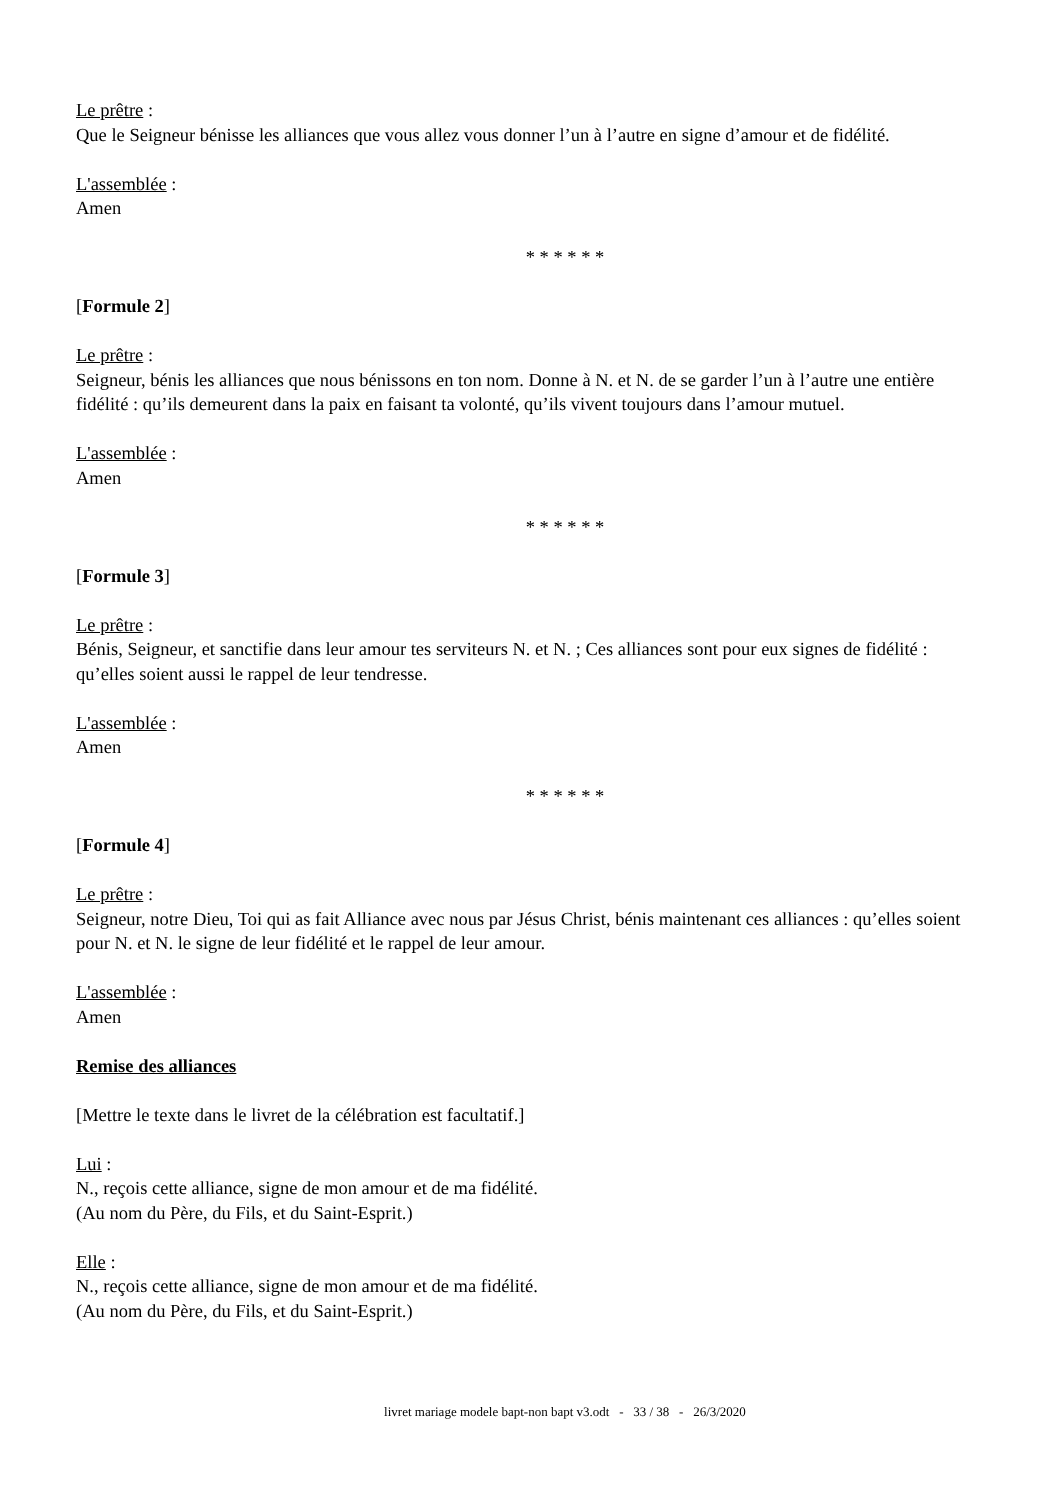Le prêtre :
Que le Seigneur bénisse les alliances que vous allez vous donner l’un à l’autre en signe d’amour et de fidélité.
L'assemblée :
Amen
* * * * * *
[Formule 2]
Le prêtre :
Seigneur, bénis les alliances que nous bénissons en ton nom. Donne à N. et N. de se garder l’un à l’autre une entière fidélité : qu’ils demeurent dans la paix en faisant ta volonté, qu’ils vivent toujours dans l’amour mutuel.
L'assemblée :
Amen
* * * * * *
[Formule 3]
Le prêtre :
Bénis, Seigneur, et sanctifie dans leur amour tes serviteurs N. et N. ; Ces alliances sont pour eux signes de fidélité : qu’elles soient aussi le rappel de leur tendresse.
L'assemblée :
Amen
* * * * * *
[Formule 4]
Le prêtre :
Seigneur, notre Dieu, Toi qui as fait Alliance avec nous par Jésus Christ, bénis maintenant ces alliances : qu’elles soient pour N. et N. le signe de leur fidélité et le rappel de leur amour.
L'assemblée :
Amen
Remise des alliances
[Mettre le texte dans le livret de la célébration est facultatif.]
Lui :
N., reçois cette alliance, signe de mon amour et de ma fidélité.
(Au nom du Père, du Fils, et du Saint-Esprit.)
Elle :
N., reçois cette alliance, signe de mon amour et de ma fidélité.
(Au nom du Père, du Fils, et du Saint-Esprit.)
livret mariage modele bapt-non bapt v3.odt - 33 / 38 - 26/3/2020